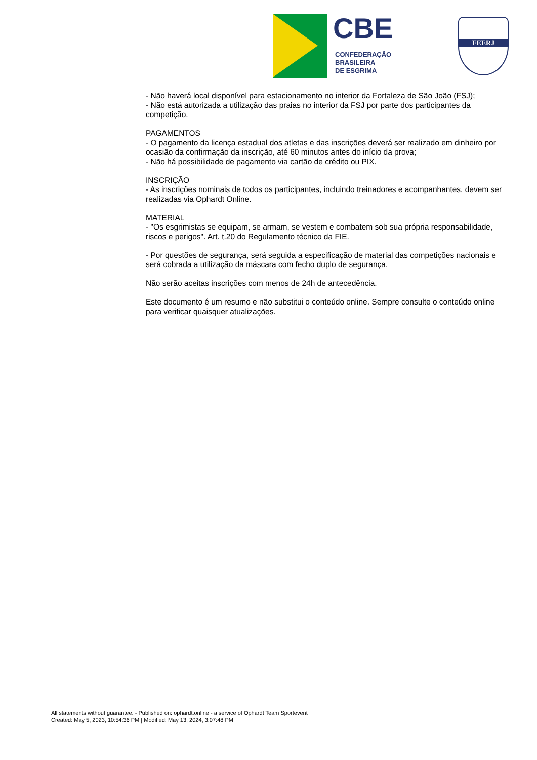CBE
CONFEDERAÇÃO
BRASILEIRA
DE ESGRIMA
FEERJ
- Não haverá local disponível para estacionamento no interior da Fortaleza de São João (FSJ);
- Não está autorizada a utilização das praias no interior da FSJ por parte dos participantes da competição.
PAGAMENTOS
- O pagamento da licença estadual dos atletas e das inscrições deverá ser realizado em dinheiro por ocasião da confirmação da inscrição, até 60 minutos antes do início da prova;
- Não há possibilidade de pagamento via cartão de crédito ou PIX.
INSCRIÇÃO
- As inscrições nominais de todos os participantes, incluindo treinadores e acompanhantes, devem ser realizadas via Ophardt Online.
MATERIAL
- "Os esgrimistas se equipam, se armam, se vestem e combatem sob sua própria responsabilidade, riscos e perigos". Art. t.20 do Regulamento técnico da FIE.
- Por questões de segurança, será seguida a especificação de material das competições nacionais e será cobrada a utilização da máscara com fecho duplo de segurança.
Não serão aceitas inscrições com menos de 24h de antecedência.
Este documento é um resumo e não substitui o conteúdo online. Sempre consulte o conteúdo online para verificar quaisquer atualizações.
All statements without guarantee. - Published on: ophardt.online - a service of Ophardt Team Sportevent
Created: May 5, 2023, 10:54:36 PM | Modified: May 13, 2024, 3:07:48 PM